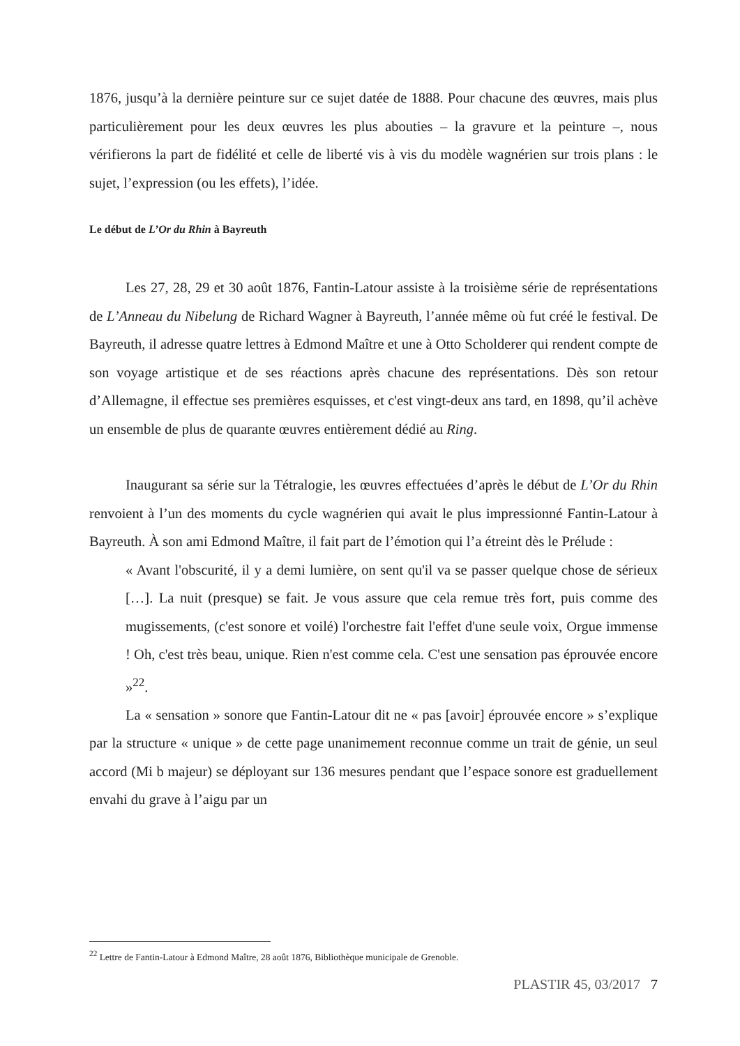1876, jusqu’à la dernière peinture sur ce sujet datée de 1888. Pour chacune des œuvres, mais plus particulièrement pour les deux œuvres les plus abouties – la gravure et la peinture –, nous vérifierons la part de fidélité et celle de liberté vis à vis du modèle wagnérien sur trois plans : le sujet, l’expression (ou les effets), l’idée.
Le début de L’Or du Rhin à Bayreuth
Les 27, 28, 29 et 30 août 1876, Fantin-Latour assiste à la troisième série de représentations de L’Anneau du Nibelung de Richard Wagner à Bayreuth, l’année même où fut créé le festival. De Bayreuth, il adresse quatre lettres à Edmond Maître et une à Otto Scholderer qui rendent compte de son voyage artistique et de ses réactions après chacune des représentations. Dès son retour d’Allemagne, il effectue ses premières esquisses, et c'est vingt-deux ans tard, en 1898, qu’il achève un ensemble de plus de quarante œuvres entièrement dédié au Ring.
Inaugurant sa série sur la Tétralogie, les œuvres effectuées d’après le début de L’Or du Rhin renvoient à l’un des moments du cycle wagnérien qui avait le plus impressionné Fantin-Latour à Bayreuth. À son ami Edmond Maître, il fait part de l’émotion qui l’a étreint dès le Prélude :
« Avant l'obscurité, il y a demi lumière, on sent qu'il va se passer quelque chose de sérieux […]. La nuit (presque) se fait. Je vous assure que cela remue très fort, puis comme des mugissements, (c'est sonore et voilé) l'orchestre fait l'effet d'une seule voix, Orgue immense ! Oh, c'est très beau, unique. Rien n'est comme cela. C'est une sensation pas éprouvée encore »<sup>22</sup>.
La « sensation » sonore que Fantin-Latour dit ne « pas [avoir] éprouvée encore » s’explique par la structure « unique » de cette page unanimement reconnue comme un trait de génie, un seul accord (Mi b majeur) se déployant sur 136 mesures pendant que l’espace sonore est graduellement envahi du grave à l’aigu par un
<sup>22</sup> Lettre de Fantin-Latour à Edmond Maître, 28 août 1876, Bibliothèque municipale de Grenoble.
PLASTIR 45, 03/2017 7